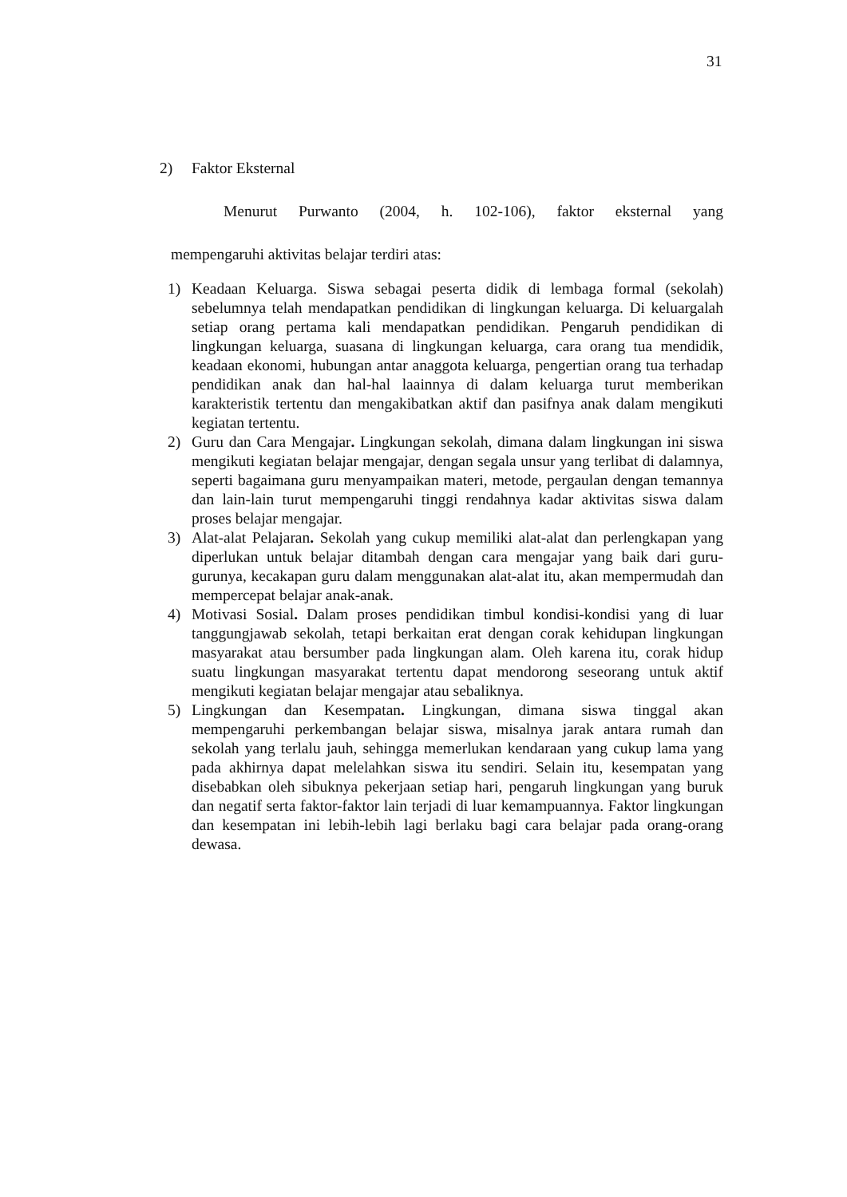31
2) Faktor Eksternal
Menurut Purwanto (2004, h. 102-106), faktor eksternal yang
mempengaruhi aktivitas belajar terdiri atas:
1) Keadaan Keluarga. Siswa sebagai peserta didik di lembaga formal (sekolah) sebelumnya telah mendapatkan pendidikan di lingkungan keluarga. Di keluargalah setiap orang pertama kali mendapatkan pendidikan. Pengaruh pendidikan di lingkungan keluarga, suasana di lingkungan keluarga, cara orang tua mendidik, keadaan ekonomi, hubungan antar anaggota keluarga, pengertian orang tua terhadap pendidikan anak dan hal-hal laainnya di dalam keluarga turut memberikan karakteristik tertentu dan mengakibatkan aktif dan pasifnya anak dalam mengikuti kegiatan tertentu.
2) Guru dan Cara Mengajar. Lingkungan sekolah, dimana dalam lingkungan ini siswa mengikuti kegiatan belajar mengajar, dengan segala unsur yang terlibat di dalamnya, seperti bagaimana guru menyampaikan materi, metode, pergaulan dengan temannya dan lain-lain turut mempengaruhi tinggi rendahnya kadar aktivitas siswa dalam proses belajar mengajar.
3) Alat-alat Pelajaran. Sekolah yang cukup memiliki alat-alat dan perlengkapan yang diperlukan untuk belajar ditambah dengan cara mengajar yang baik dari guru-gurunya, kecakapan guru dalam menggunakan alat-alat itu, akan mempermudah dan mempercepat belajar anak-anak.
4) Motivasi Sosial. Dalam proses pendidikan timbul kondisi-kondisi yang di luar tanggungjawab sekolah, tetapi berkaitan erat dengan corak kehidupan lingkungan masyarakat atau bersumber pada lingkungan alam. Oleh karena itu, corak hidup suatu lingkungan masyarakat tertentu dapat mendorong seseorang untuk aktif mengikuti kegiatan belajar mengajar atau sebaliknya.
5) Lingkungan dan Kesempatan. Lingkungan, dimana siswa tinggal akan mempengaruhi perkembangan belajar siswa, misalnya jarak antara rumah dan sekolah yang terlalu jauh, sehingga memerlukan kendaraan yang cukup lama yang pada akhirnya dapat melelahkan siswa itu sendiri. Selain itu, kesempatan yang disebabkan oleh sibuknya pekerjaan setiap hari, pengaruh lingkungan yang buruk dan negatif serta faktor-faktor lain terjadi di luar kemampuannya. Faktor lingkungan dan kesempatan ini lebih-lebih lagi berlaku bagi cara belajar pada orang-orang dewasa.